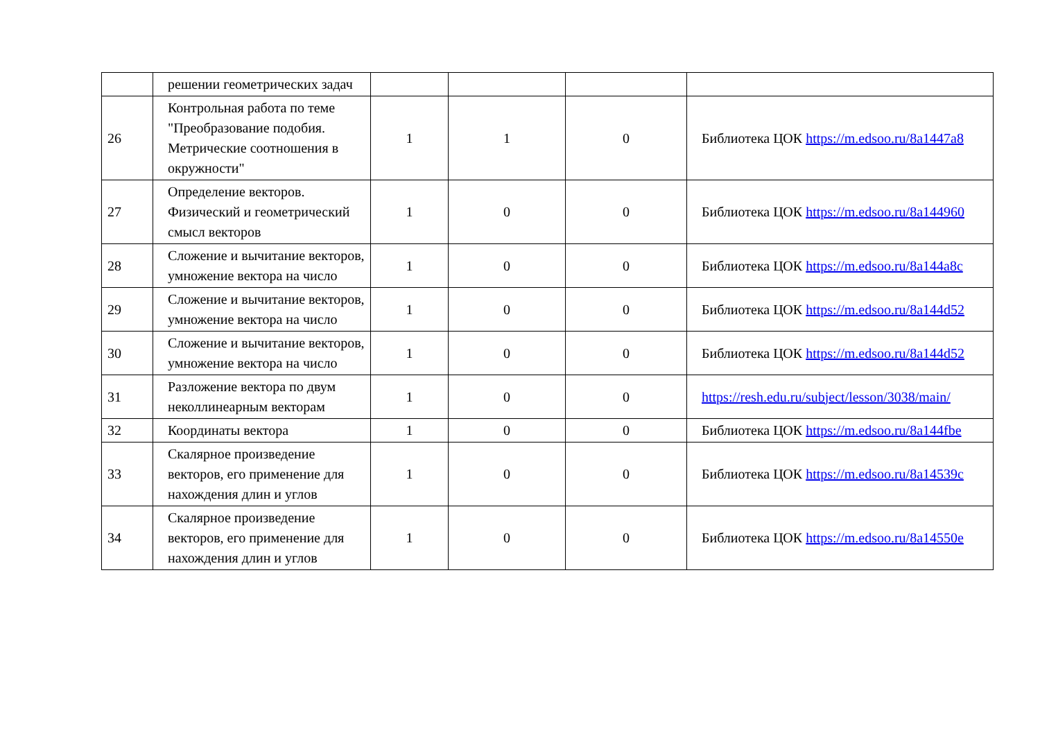| | решении геометрических задач | | | | |
| 26 | Контрольная работа по теме "Преобразование подобия. Метрические соотношения в окружности" | 1 | 1 | 0 | Библиотека ЦОК https://m.edsoo.ru/8a1447a8 |
| 27 | Определение векторов. Физический и геометрический смысл векторов | 1 | 0 | 0 | Библиотека ЦОК https://m.edsoo.ru/8a144960 |
| 28 | Сложение и вычитание векторов, умножение вектора на число | 1 | 0 | 0 | Библиотека ЦОК https://m.edsoo.ru/8a144a8c |
| 29 | Сложение и вычитание векторов, умножение вектора на число | 1 | 0 | 0 | Библиотека ЦОК https://m.edsoo.ru/8a144d52 |
| 30 | Сложение и вычитание векторов, умножение вектора на число | 1 | 0 | 0 | Библиотека ЦОК https://m.edsoo.ru/8a144d52 |
| 31 | Разложение вектора по двум неколлинеарным векторам | 1 | 0 | 0 | https://resh.edu.ru/subject/lesson/3038/main/ |
| 32 | Координаты вектора | 1 | 0 | 0 | Библиотека ЦОК https://m.edsoo.ru/8a144fbe |
| 33 | Скалярное произведение векторов, его применение для нахождения длин и углов | 1 | 0 | 0 | Библиотека ЦОК https://m.edsoo.ru/8a14539c |
| 34 | Скалярное произведение векторов, его применение для нахождения длин и углов | 1 | 0 | 0 | Библиотека ЦОК https://m.edsoo.ru/8a14550e |